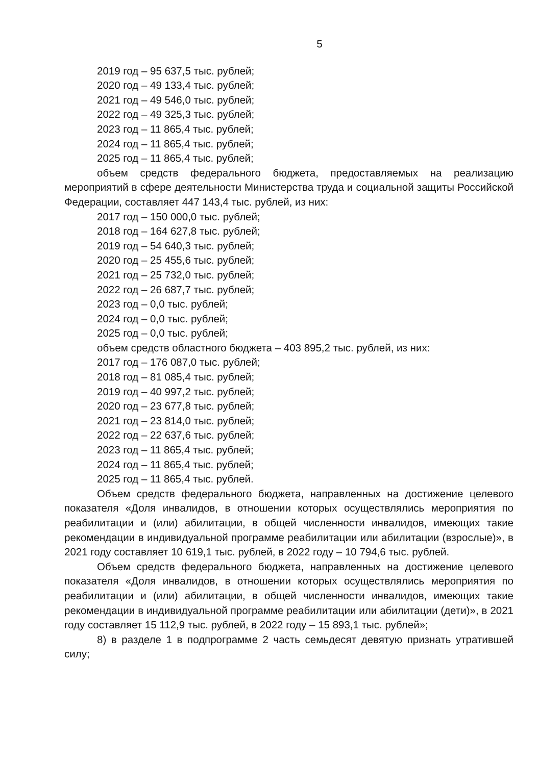5
2019 год – 95 637,5 тыс. рублей;
2020 год – 49 133,4 тыс. рублей;
2021 год – 49 546,0 тыс. рублей;
2022 год – 49 325,3 тыс. рублей;
2023 год – 11 865,4 тыс. рублей;
2024 год – 11 865,4 тыс. рублей;
2025 год – 11 865,4 тыс. рублей;
объем средств федерального бюджета, предоставляемых на реализацию мероприятий в сфере деятельности Министерства труда и социальной защиты Российской Федерации, составляет 447 143,4 тыс. рублей, из них:
2017 год – 150 000,0 тыс. рублей;
2018 год – 164 627,8 тыс. рублей;
2019 год – 54 640,3 тыс. рублей;
2020 год – 25 455,6 тыс. рублей;
2021 год – 25 732,0 тыс. рублей;
2022 год – 26 687,7 тыс. рублей;
2023 год – 0,0 тыс. рублей;
2024 год – 0,0 тыс. рублей;
2025 год – 0,0 тыс. рублей;
объем средств областного бюджета – 403 895,2 тыс. рублей, из них:
2017 год – 176 087,0 тыс. рублей;
2018 год – 81 085,4 тыс. рублей;
2019 год – 40 997,2 тыс. рублей;
2020 год – 23 677,8 тыс. рублей;
2021 год – 23 814,0 тыс. рублей;
2022 год – 22 637,6 тыс. рублей;
2023 год – 11 865,4 тыс. рублей;
2024 год – 11 865,4 тыс. рублей;
2025 год – 11 865,4 тыс. рублей.
Объем средств федерального бюджета, направленных на достижение целевого показателя «Доля инвалидов, в отношении которых осуществлялись мероприятия по реабилитации и (или) абилитации, в общей численности инвалидов, имеющих такие рекомендации в индивидуальной программе реабилитации или абилитации (взрослые)», в 2021 году составляет 10 619,1 тыс. рублей, в 2022 году – 10 794,6 тыс. рублей.
Объем средств федерального бюджета, направленных на достижение целевого показателя «Доля инвалидов, в отношении которых осуществлялись мероприятия по реабилитации и (или) абилитации, в общей численности инвалидов, имеющих такие рекомендации в индивидуальной программе реабилитации или абилитации (дети)», в 2021 году составляет 15 112,9 тыс. рублей, в 2022 году – 15 893,1 тыс. рублей»;
8) в разделе 1 в подпрограмме 2 часть семьдесят девятую признать утратившей силу;